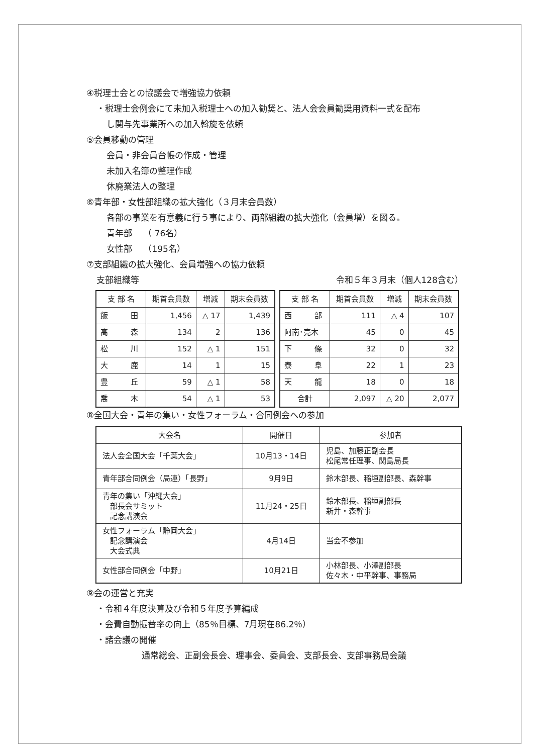④税理士会との協議会で増強協力依頼
・税理士会例会にて未加入税理士への加入勧奨と、法人会会員勧奨用資料一式を配布
し関与先事業所への加入斡旋を依頼
⑤会員移動の管理
会員・非会員台帳の作成・管理
未加入名簿の整理作成
休廃業法人の整理
⑥青年部・女性部組織の拡大強化（３月末会員数）
各部の事業を有意義に行う事により、両部組織の拡大強化（会員増）を図る。
青年部　 （ 76名）
女性部　 （195名）
⑦支部組織の拡大強化、会員増強への協力依頼
支部組織等 令和５年３月末（個人128含む）
| 支 部 名 | 期首会員数 | 増減 | 期末会員数 |
| --- | --- | --- | --- |
| 飯 田 | 1,456 | △ 17 | 1,439 |
| 高 森 | 134 | 2 | 136 |
| 松 川 | 152 | △ 1 | 151 |
| 大 鹿 | 14 | 1 | 15 |
| 豊 丘 | 59 | △ 1 | 58 |
| 喬 木 | 54 | △ 1 | 53 |
| 支 部 名 | 期首会員数 | 増減 | 期末会員数 |
| --- | --- | --- | --- |
| 西 部 | 111 | △ 4 | 107 |
| 阿南･売木 | 45 | 0 | 45 |
| 下 條 | 32 | 0 | 32 |
| 泰 阜 | 22 | 1 | 23 |
| 天 龍 | 18 | 0 | 18 |
| 合計 | 2,097 | △ 20 | 2,077 |
⑧全国大会・青年の集い・女性フォーラム・合同例会への参加
| 大会名 | 開催日 | 参加者 |
| --- | --- | --- |
| 法人会全国大会「千葉大会」 | 10月13・14日 | 児島、加藤正副会長 松尾常任理事、関島局長 |
| 青年部合同例会（局連）「長野」 | 9月9日 | 鈴木部長、稲垣副部長、森幹事 |
| 青年の集い「沖縄大会」 部長会サミット 記念講演会 | 11月24・25日 | 鈴木部長、稲垣副部長 新井・森幹事 |
| 女性フォーラム「静岡大会」 記念講演会 大会式典 | 4月14日 | 当会不参加 |
| 女性部合同例会「中野」 | 10月21日 | 小林部長、小澤副部長 佐々木・中平幹事、事務局 |
⑨会の運営と充実
・令和４年度決算及び令和５年度予算編成
・会費自動振替率の向上（85％目標、7月現在86.2％）
・諸会議の開催
通常総会、正副会長会、理事会、委員会、支部長会、支部事務局会議